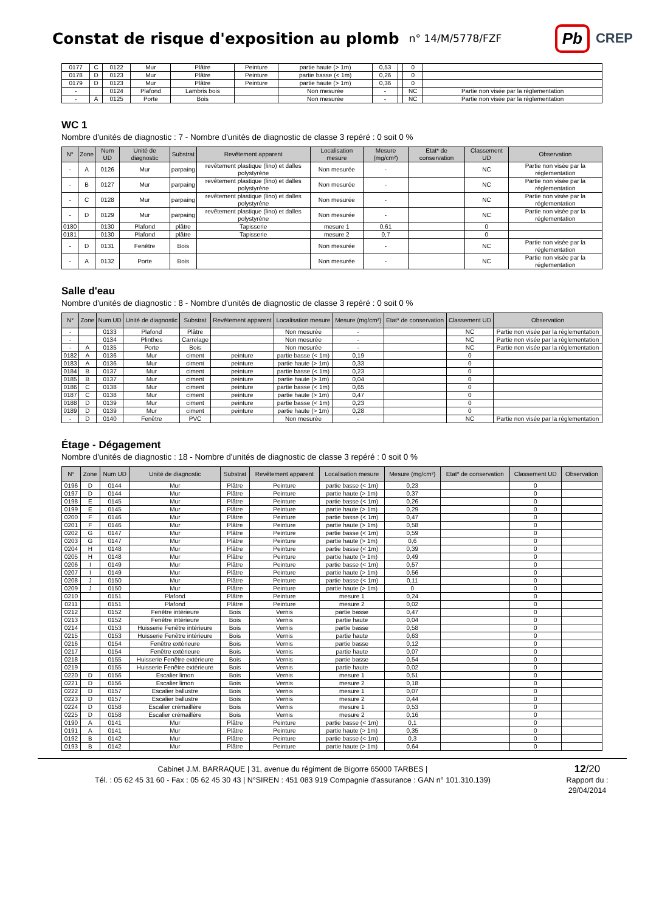Constat de risque d'exposition au plomb
n° 14/M/5778/FZF
Pb CREP
| 0177 | C | 0122 | Mur | Plâtre | Peinture | partie haute (> 1m) | 0,53 | | 0 | |
| 0178 | D | 0123 | Mur | Plâtre | Peinture | partie basse (< 1m) | 0,26 | | 0 | |
| 0179 | D | 0123 | Mur | Plâtre | Peinture | partie haute (> 1m) | 0,36 | | 0 | |
| - | | 0124 | Plafond | Lambris bois | | Non mesurée | - | | NC | Partie non visée par la réglementation |
| - | A | 0125 | Porte | Bois | | Non mesurée | - | | NC | Partie non visée par la réglementation |
WC 1
Nombre d'unités de diagnostic : 7 - Nombre d'unités de diagnostic de classe 3 repéré : 0 soit 0 %
| N° | Zone | Num UD | Unité de diagnostic | Substrat | Revêtement apparent | Localisation mesure | Mesure (mg/cm²) | Etat* de conservation | Classement UD | Observation |
| --- | --- | --- | --- | --- | --- | --- | --- | --- | --- | --- |
| - | A | 0126 | Mur | parpaing | revêtement plastique (lino) et dalles polystyrène | Non mesurée | - | | NC | Partie non visée par la réglementation |
| - | B | 0127 | Mur | parpaing | revêtement plastique (lino) et dalles polystyrène | Non mesurée | - | | NC | Partie non visée par la réglementation |
| - | C | 0128 | Mur | parpaing | revêtement plastique (lino) et dalles polystyrène | Non mesurée | - | | NC | Partie non visée par la réglementation |
| - | D | 0129 | Mur | parpaing | revêtement plastique (lino) et dalles polystyrène | Non mesurée | - | | NC | Partie non visée par la réglementation |
| 0180 | | 0130 | Plafond | plâtre | Tapisserie | mesure 1 | 0,61 | | 0 | |
| 0181 | | 0130 | Plafond | plâtre | Tapisserie | mesure 2 | 0,7 | | 0 | |
| - | D | 0131 | Fenêtre | Bois | | Non mesurée | - | | NC | Partie non visée par la réglementation |
| - | A | 0132 | Porte | Bois | | Non mesurée | - | | NC | Partie non visée par la réglementation |
Salle d'eau
Nombre d'unités de diagnostic : 8 - Nombre d'unités de diagnostic de classe 3 repéré : 0 soit 0 %
| N° | Zone | Num UD | Unité de diagnostic | Substrat | Revêtement apparent | Localisation mesure | Mesure (mg/cm²) | Etat* de conservation | Classement UD | Observation |
| --- | --- | --- | --- | --- | --- | --- | --- | --- | --- | --- |
| - | | 0133 | Plafond | Plâtre | | Non mesurée | - | | NC | Partie non visée par la réglementation |
| - | | 0134 | Plinthes | Carrelage | | Non mesurée | - | | NC | Partie non visée par la réglementation |
| - | A | 0135 | Porte | Bois | | Non mesurée | - | | NC | Partie non visée par la réglementation |
| 0182 | A | 0136 | Mur | ciment | peinture | partie basse (< 1m) | 0,19 | | 0 | |
| 0183 | A | 0136 | Mur | ciment | peinture | partie haute (> 1m) | 0,33 | | 0 | |
| 0184 | B | 0137 | Mur | ciment | peinture | partie basse (< 1m) | 0,23 | | 0 | |
| 0185 | B | 0137 | Mur | ciment | peinture | partie haute (> 1m) | 0,04 | | 0 | |
| 0186 | C | 0138 | Mur | ciment | peinture | partie basse (< 1m) | 0,65 | | 0 | |
| 0187 | C | 0138 | Mur | ciment | peinture | partie haute (> 1m) | 0,47 | | 0 | |
| 0188 | D | 0139 | Mur | ciment | peinture | partie basse (< 1m) | 0,23 | | 0 | |
| 0189 | D | 0139 | Mur | ciment | peinture | partie haute (> 1m) | 0,28 | | 0 | |
| - | D | 0140 | Fenêtre | PVC | | Non mesurée | - | | NC | Partie non visée par la réglementation |
Étage - Dégagement
Nombre d'unités de diagnostic : 18 - Nombre d'unités de diagnostic de classe 3 repéré : 0 soit 0 %
| N° | Zone | Num UD | Unité de diagnostic | Substrat | Revêtement apparent | Localisation mesure | Mesure (mg/cm²) | Etat* de conservation | Classement UD | Observation |
| --- | --- | --- | --- | --- | --- | --- | --- | --- | --- | --- |
| 0196 | D | 0144 | Mur | Plâtre | Peinture | partie basse (< 1m) | 0,23 | | 0 | |
| 0197 | D | 0144 | Mur | Plâtre | Peinture | partie haute (> 1m) | 0,37 | | 0 | |
| 0198 | E | 0145 | Mur | Plâtre | Peinture | partie basse (< 1m) | 0,26 | | 0 | |
| 0199 | E | 0145 | Mur | Plâtre | Peinture | partie haute (> 1m) | 0,29 | | 0 | |
| 0200 | F | 0146 | Mur | Plâtre | Peinture | partie basse (< 1m) | 0,47 | | 0 | |
| 0201 | F | 0146 | Mur | Plâtre | Peinture | partie haute (> 1m) | 0,58 | | 0 | |
| 0202 | G | 0147 | Mur | Plâtre | Peinture | partie basse (< 1m) | 0,59 | | 0 | |
| 0203 | G | 0147 | Mur | Plâtre | Peinture | partie haute (> 1m) | 0,6 | | 0 | |
| 0204 | H | 0148 | Mur | Plâtre | Peinture | partie basse (< 1m) | 0,39 | | 0 | |
| 0205 | H | 0148 | Mur | Plâtre | Peinture | partie haute (> 1m) | 0,49 | | 0 | |
| 0206 | I | 0149 | Mur | Plâtre | Peinture | partie basse (< 1m) | 0,57 | | 0 | |
| 0207 | I | 0149 | Mur | Plâtre | Peinture | partie haute (> 1m) | 0,56 | | 0 | |
| 0208 | J | 0150 | Mur | Plâtre | Peinture | partie basse (< 1m) | 0,11 | | 0 | |
| 0209 | J | 0150 | Mur | Plâtre | Peinture | partie haute (> 1m) | 0 | | 0 | |
| 0210 | | 0151 | Plafond | Plâtre | Peinture | mesure 1 | 0,24 | | 0 | |
| 0211 | | 0151 | Plafond | Plâtre | Peinture | mesure 2 | 0,02 | | 0 | |
| 0212 | | 0152 | Fenêtre intérieure | Bois | Vernis | partie basse | 0,47 | | 0 | |
| 0213 | | 0152 | Fenêtre intérieure | Bois | Vernis | partie haute | 0,04 | | 0 | |
| 0214 | | 0153 | Huisserie Fenêtre intérieure | Bois | Vernis | partie basse | 0,58 | | 0 | |
| 0215 | | 0153 | Huisserie Fenêtre intérieure | Bois | Vernis | partie haute | 0,63 | | 0 | |
| 0216 | | 0154 | Fenêtre extérieure | Bois | Vernis | partie basse | 0,12 | | 0 | |
| 0217 | | 0154 | Fenêtre extérieure | Bois | Vernis | partie haute | 0,07 | | 0 | |
| 0218 | | 0155 | Huisserie Fenêtre extérieure | Bois | Vernis | partie basse | 0,54 | | 0 | |
| 0219 | | 0155 | Huisserie Fenêtre extérieure | Bois | Vernis | partie haute | 0,02 | | 0 | |
| 0220 | D | 0156 | Escalier limon | Bois | Vernis | mesure 1 | 0,51 | | 0 | |
| 0221 | D | 0156 | Escalier limon | Bois | Vernis | mesure 2 | 0,18 | | 0 | |
| 0222 | D | 0157 | Escalier ballustre | Bois | Vernis | mesure 1 | 0,07 | | 0 | |
| 0223 | D | 0157 | Escalier ballustre | Bois | Vernis | mesure 2 | 0,44 | | 0 | |
| 0224 | D | 0158 | Escalier crémaillère | Bois | Vernis | mesure 1 | 0,53 | | 0 | |
| 0225 | D | 0158 | Escalier crémaillère | Bois | Vernis | mesure 2 | 0,16 | | 0 | |
| 0190 | A | 0141 | Mur | Plâtre | Peinture | partie basse (< 1m) | 0,1 | | 0 | |
| 0191 | A | 0141 | Mur | Plâtre | Peinture | partie haute (> 1m) | 0,35 | | 0 | |
| 0192 | B | 0142 | Mur | Plâtre | Peinture | partie basse (< 1m) | 0,3 | | 0 | |
| 0193 | B | 0142 | Mur | Plâtre | Peinture | partie haute (> 1m) | 0,64 | | 0 | |
Cabinet J.M. BARRAQUE | 31, avenue du régiment de Bigorre 65000 TARBES |
Tél. : 05 62 45 31 60 - Fax : 05 62 45 30 43 | N°SIREN : 451 083 919 Compagnie d'assurance : GAN n° 101.310.139)
12/20
Rapport du :
29/04/2014